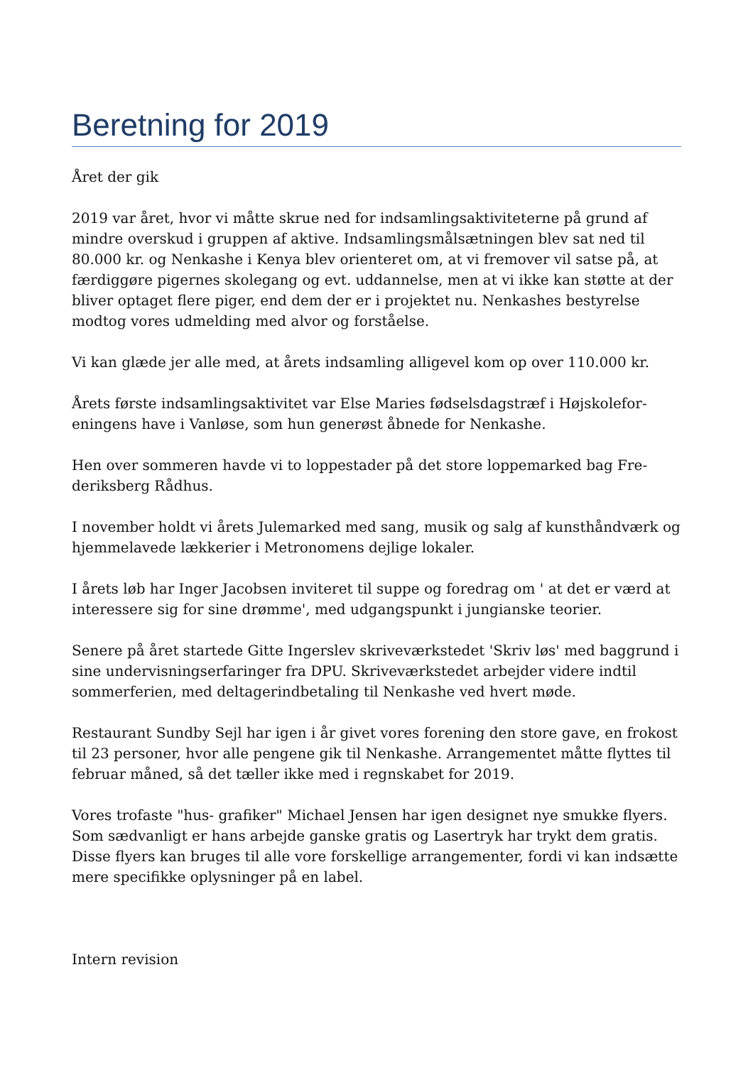Beretning for 2019
Året der gik
2019 var året, hvor vi måtte skrue ned for indsamlingsaktiviteterne på grund af mindre overskud i gruppen af aktive. Indsamlingsmålsætningen blev sat ned til 80.000 kr. og Nenkashe i Kenya blev orienteret om, at vi fremover vil satse på, at færdiggøre pigernes skolegang og evt. uddannelse, men at vi ikke kan støtte at der bliver optaget flere piger, end dem der er i projektet nu. Nenkashes bestyrelse modtog vores udmelding med alvor og forståelse.
Vi kan glæde jer alle med, at årets indsamling alligevel kom op over 110.000 kr.
Årets første indsamlingsaktivitet var Else Maries fødselsdagstræf i Højskolefor­eningens have i Vanløse, som hun generøst åbnede for Nenkashe.
Hen over sommeren havde vi to loppestader på det store loppemarked bag Fre­deriksberg Rådhus.
I november holdt vi årets Julemarked med sang, musik og salg af kunsthåndværk og hjemmelavede lækkerier i Metronomens dejlige lokaler.
I årets løb har Inger Jacobsen inviteret til suppe og foredrag om ' at det er værd at interessere sig for sine drømme', med udgangspunkt i jungianske teorier.
Senere på året startede Gitte Ingerslev skriveværkstedet 'Skriv løs' med bag­grund i sine undervisningserfaringer fra DPU. Skriveværkstedet arbejder videre indtil sommerferien, med deltagerindbetaling til Nenkashe ved hvert møde.
Restaurant Sundby Sejl har igen i år givet vores forening den store gave, en fro­kost til 23 personer, hvor alle pengene gik til Nenkashe. Arrangementet måtte flyttes til februar måned, så det tæller ikke med i regnskabet for 2019.
Vores trofaste "hus- grafiker" Michael Jensen har igen designet nye smukke fly­ers. Som sædvanligt er hans arbejde ganske gratis og Lasertryk har trykt dem gratis. Disse flyers kan bruges til alle vore forskellige arrangementer, fordi vi kan indsætte mere specifikke oplysninger på en label.
Intern revision